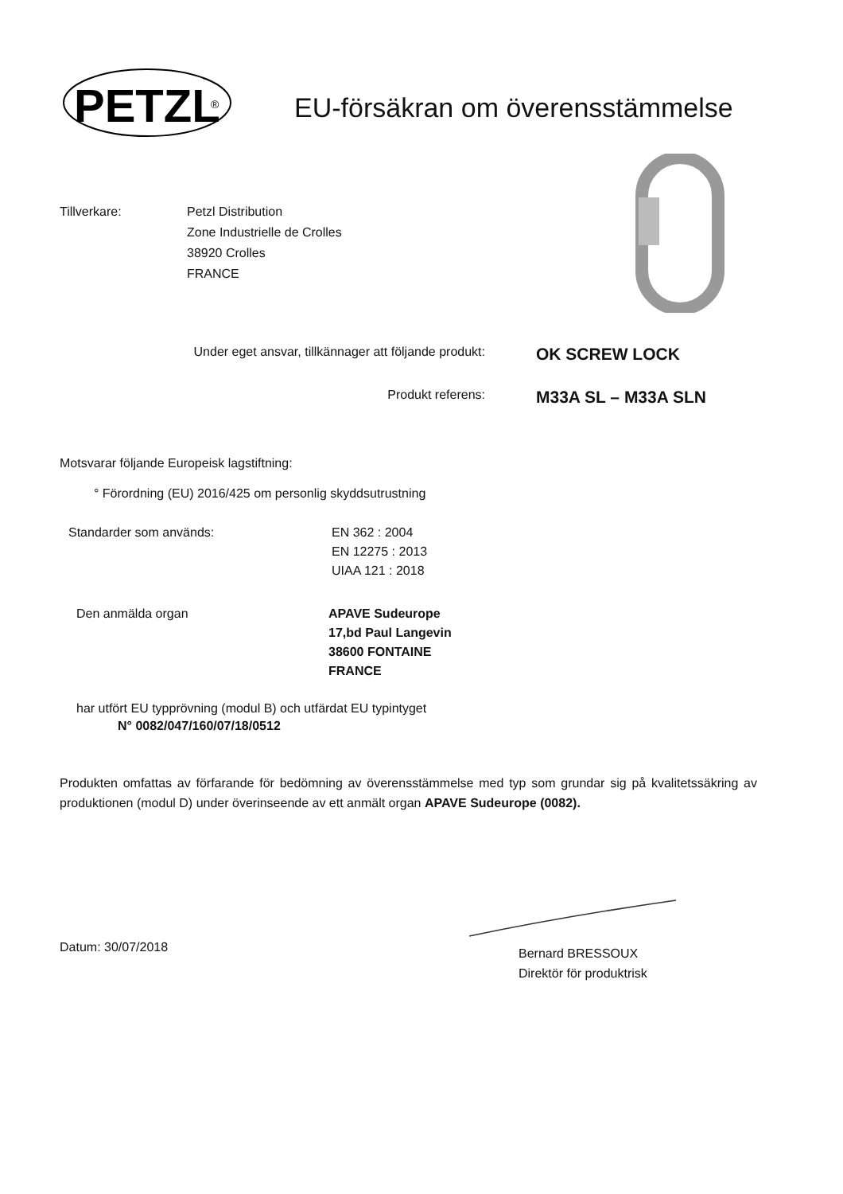PETZL
®
EU-försäkran om överensstämmelse
Tillverkare: Petzl Distribution
Zone Industrielle de Crolles
38920 Crolles
FRANCE
Under eget ansvar, tillkännager att följande produkt:
OK SCREW LOCK
Produkt referens:
M33A SL – M33A SLN
Motsvarar följande Europeisk lagstiftning:
° Förordning (EU) 2016/425 om personlig skyddsutrustning
Standarder som används: EN 362 : 2004
EN 12275 : 2013
UIAA 121 : 2018
Den anmälda organ APAVE Sudeurope
17,bd Paul Langevin
38600 FONTAINE
FRANCE
har utfört EU typprövning (modul B) och utfärdat EU typintyget
N° 0082/047/160/07/18/0512
Produkten omfattas av förfarande för bedömning av överensstämmelse med typ som grundar sig på kvalitetssäkring av produktionen (modul D) under överinseende av ett anmält organ APAVE Sudeurope (0082).
Datum: 30/07/2018
Bernard BRESSOUX
Direktör för produktrisk